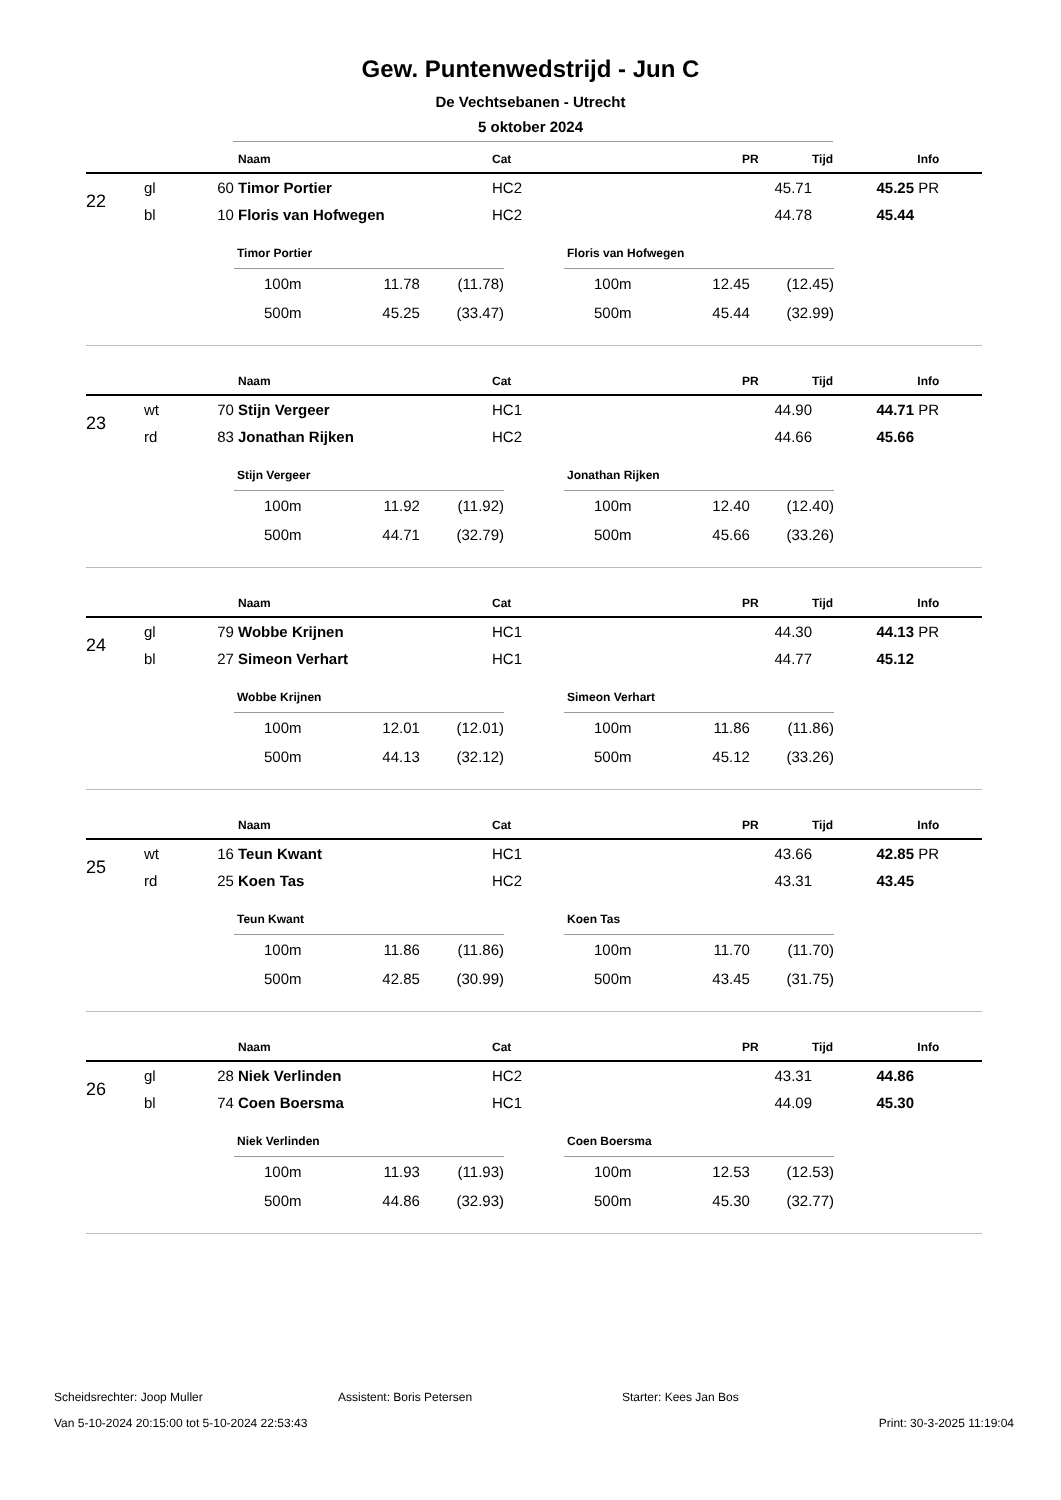Gew. Puntenwedstrijd - Jun C
De Vechtsebanen - Utrecht
5 oktober 2024
| | | | Naam | Cat | PR | Tijd | Info |
| --- | --- | --- | --- | --- | --- | --- | --- |
| 22 | gl | 60 | Timor Portier | HC2 | 45.71 | 45.25 | PR |
| | bl | 10 | Floris van Hofwegen | HC2 | 44.78 | 45.44 | |
| Timor Portier | | |
| --- | --- | --- |
| 100m | 11.78 | (11.78) |
| 500m | 45.25 | (33.47) |
| Floris van Hofwegen | | |
| --- | --- | --- |
| 100m | 12.45 | (12.45) |
| 500m | 45.44 | (32.99) |
| | | | Naam | Cat | PR | Tijd | Info |
| --- | --- | --- | --- | --- | --- | --- | --- |
| 23 | wt | 70 | Stijn Vergeer | HC1 | 44.90 | 44.71 | PR |
| | rd | 83 | Jonathan Rijken | HC2 | 44.66 | 45.66 | |
| Stijn Vergeer | | |
| --- | --- | --- |
| 100m | 11.92 | (11.92) |
| 500m | 44.71 | (32.79) |
| Jonathan Rijken | | |
| --- | --- | --- |
| 100m | 12.40 | (12.40) |
| 500m | 45.66 | (33.26) |
| | | | Naam | Cat | PR | Tijd | Info |
| --- | --- | --- | --- | --- | --- | --- | --- |
| 24 | gl | 79 | Wobbe Krijnen | HC1 | 44.30 | 44.13 | PR |
| | bl | 27 | Simeon Verhart | HC1 | 44.77 | 45.12 | |
| Wobbe Krijnen | | |
| --- | --- | --- |
| 100m | 12.01 | (12.01) |
| 500m | 44.13 | (32.12) |
| Simeon Verhart | | |
| --- | --- | --- |
| 100m | 11.86 | (11.86) |
| 500m | 45.12 | (33.26) |
| | | | Naam | Cat | PR | Tijd | Info |
| --- | --- | --- | --- | --- | --- | --- | --- |
| 25 | wt | 16 | Teun Kwant | HC1 | 43.66 | 42.85 | PR |
| | rd | 25 | Koen Tas | HC2 | 43.31 | 43.45 | |
| Teun Kwant | | |
| --- | --- | --- |
| 100m | 11.86 | (11.86) |
| 500m | 42.85 | (30.99) |
| Koen Tas | | |
| --- | --- | --- |
| 100m | 11.70 | (11.70) |
| 500m | 43.45 | (31.75) |
| | | | Naam | Cat | PR | Tijd | Info |
| --- | --- | --- | --- | --- | --- | --- | --- |
| 26 | gl | 28 | Niek Verlinden | HC2 | 43.31 | 44.86 | |
| | bl | 74 | Coen Boersma | HC1 | 44.09 | 45.30 | |
| Niek Verlinden | | |
| --- | --- | --- |
| 100m | 11.93 | (11.93) |
| 500m | 44.86 | (32.93) |
| Coen Boersma | | |
| --- | --- | --- |
| 100m | 12.53 | (12.53) |
| 500m | 45.30 | (32.77) |
Scheidsrechter: Joop Muller Assistent: Boris Petersen Starter: Kees Jan Bos
Van 5-10-2024 20:15:00 tot 5-10-2024 22:53:43 Print: 30-3-2025 11:19:04